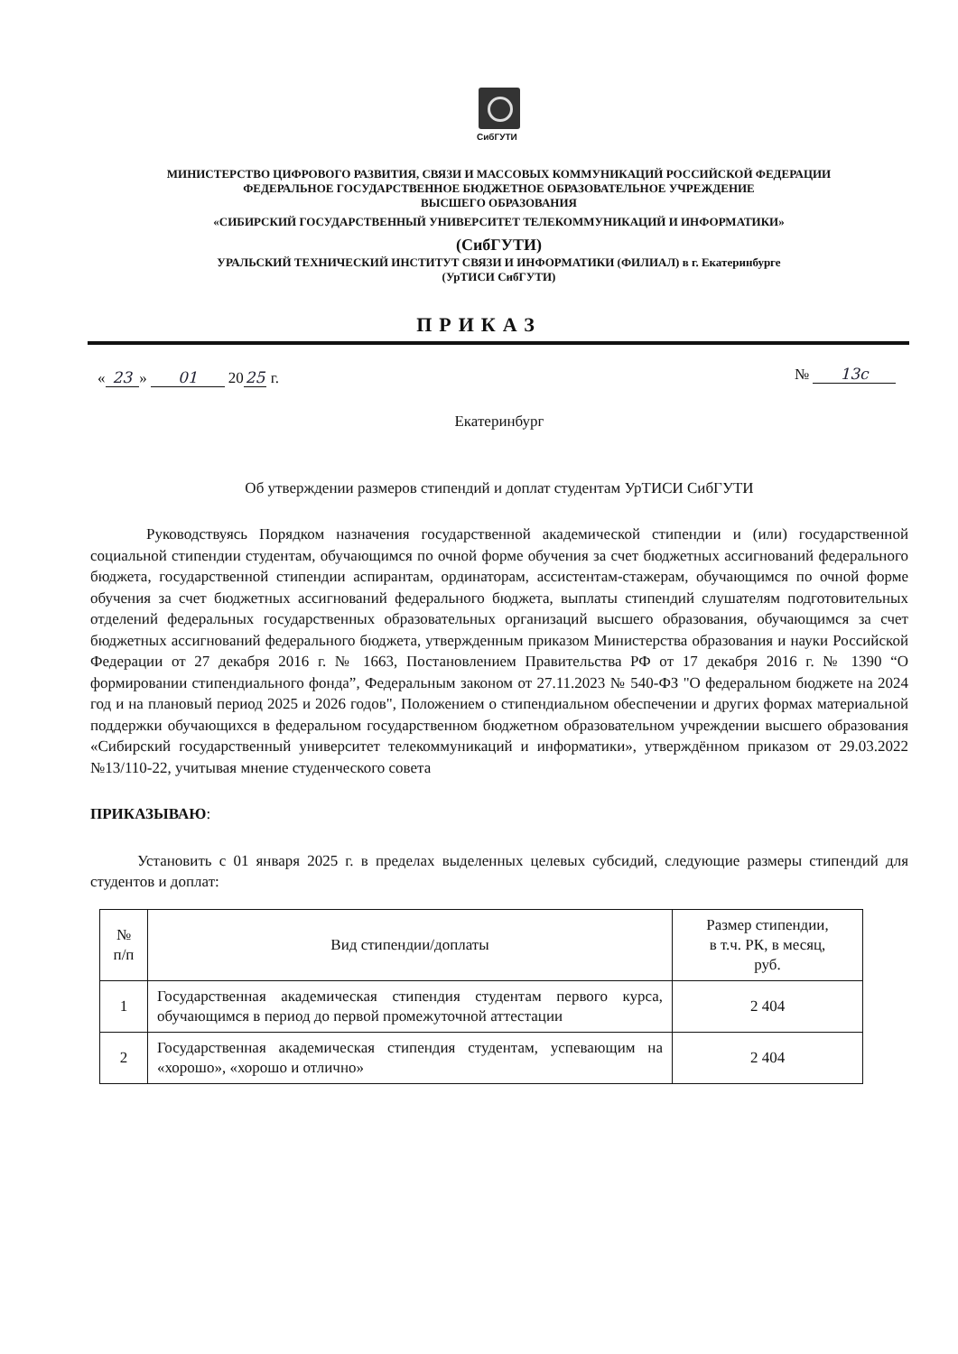СибГУТИ
МИНИСТЕРСТВО ЦИФРОВОГО РАЗВИТИЯ, СВЯЗИ И МАССОВЫХ КОММУНИКАЦИЙ РОССИЙСКОЙ ФЕДЕРАЦИИ
ФЕДЕРАЛЬНОЕ ГОСУДАРСТВЕННОЕ БЮДЖЕТНОЕ ОБРАЗОВАТЕЛЬНОЕ УЧРЕЖДЕНИЕ
ВЫСШЕГО ОБРАЗОВАНИЯ
«СИБИРСКИЙ ГОСУДАРСТВЕННЫЙ УНИВЕРСИТЕТ ТЕЛЕКОММУНИКАЦИЙ И ИНФОРМАТИКИ»
(СибГУТИ)
УРАЛЬСКИЙ ТЕХНИЧЕСКИЙ ИНСТИТУТ СВЯЗИ И ИНФОРМАТИКИ (ФИЛИАЛ) в г. Екатеринбурге
(УрТИСИ СибГУТИ)
ПРИКАЗ
« 23 » 01 2025 г. № 13с
Екатеринбург
Об утверждении размеров стипендий и доплат студентам УрТИСИ СибГУТИ
Руководствуясь Порядком назначения государственной академической стипендии и (или) государственной социальной стипендии студентам, обучающимся по очной форме обучения за счет бюджетных ассигнований федерального бюджета, государственной стипендии аспирантам, ординаторам, ассистентам-стажерам, обучающимся по очной форме обучения за счет бюджетных ассигнований федерального бюджета, выплаты стипендий слушателям подготовительных отделений федеральных государственных образовательных организаций высшего образования, обучающимся за счет бюджетных ассигнований федерального бюджета, утвержденным приказом Министерства образования и науки Российской Федерации от 27 декабря 2016 г. № 1663, Постановлением Правительства РФ от 17 декабря 2016 г. № 1390 “О формировании стипендиального фонда”, Федеральным законом от 27.11.2023 № 540-ФЗ "О федеральном бюджете на 2024 год и на плановый период 2025 и 2026 годов", Положением о стипендиальном обеспечении и других формах материальной поддержки обучающихся в федеральном государственном бюджетном образовательном учреждении высшего образования «Сибирский государственный университет телекоммуникаций и информатики», утверждённом приказом от 29.03.2022 №13/110-22, учитывая мнение студенческого совета
ПРИКАЗЫВАЮ:
Установить с 01 января 2025 г. в пределах выделенных целевых субсидий, следующие размеры стипендий для студентов и доплат:
| № п/п | Вид стипендии/доплаты | Размер стипендии, в т.ч. РК, в месяц, руб. |
| --- | --- | --- |
| 1 | Государственная академическая стипендия студентам первого курса, обучающимся в период до первой промежуточной аттестации | 2 404 |
| 2 | Государственная академическая стипендия студентам, успевающим на «хорошо», «хорошо и отлично» | 2 404 |